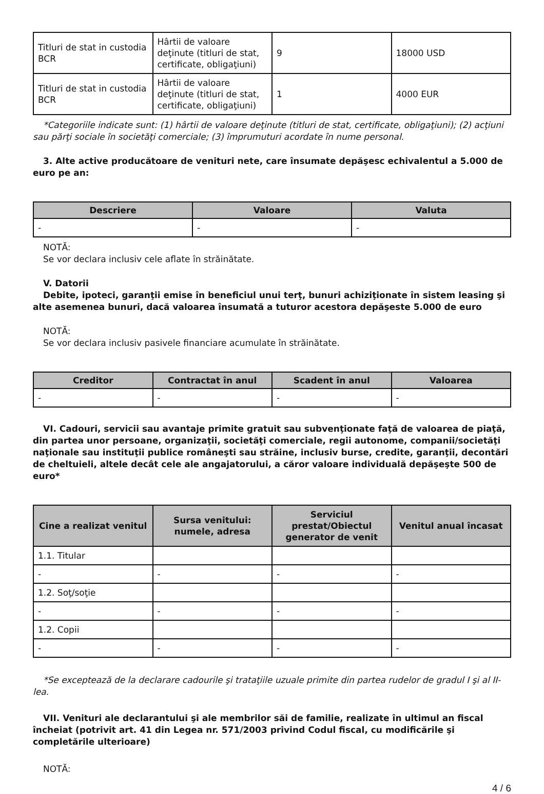| Titluri de stat in custodia BCR | Hârtii de valoare deţinute (titluri de stat, certificate, obligaţiuni) | 9 | 18000 USD |
| Titluri de stat in custodia BCR | Hârtii de valoare deţinute (titluri de stat, certificate, obligaţiuni) | 1 | 4000 EUR |
*Categoriile indicate sunt: (1) hârtii de valoare deţinute (titluri de stat, certificate, obligaţiuni); (2) acţiuni sau părţi sociale în societăţi comerciale; (3) împrumuturi acordate în nume personal.
3. Alte active producătoare de venituri nete, care însumate depăşesc echivalentul a 5.000 de euro pe an:
| Descriere | Valoare | Valuta |
| --- | --- | --- |
| - | - | - |
NOTĂ:
Se vor declara inclusiv cele aflate în străinătate.
V. Datorii
Debite, ipoteci, garanţii emise în beneficiul unui terţ, bunuri achiziţionate în sistem leasing şi alte asemenea bunuri, dacă valoarea însumată a tuturor acestora depăşeste 5.000 de euro
NOTĂ:
Se vor declara inclusiv pasivele financiare acumulate în străinătate.
| Creditor | Contractat în anul | Scadent în anul | Valoarea |
| --- | --- | --- | --- |
| - | - | - | - |
VI. Cadouri, servicii sau avantaje primite gratuit sau subvenţionate faţă de valoarea de piaţă, din partea unor persoane, organizaţii, societăţi comerciale, regii autonome, companii/societăţi naţionale sau instituţii publice româneşti sau străine, inclusiv burse, credite, garanţii, decontări de cheltuieli, altele decât cele ale angajatorului, a căror valoare individuală depăşeşte 500 de euro*
| Cine a realizat venitul | Sursa venitului: numele, adresa | Serviciul prestat/Obiectul generator de venit | Venitul anual încasat |
| --- | --- | --- | --- |
| 1.1. Titular | | | |
| - | - | - | - |
| 1.2. Soţ/soţie | | | |
| - | - | - | - |
| 1.2. Copii | | | |
| - | - | - | - |
*Se exceptează de la declarare cadourile şi trataţiile uzuale primite din partea rudelor de gradul I şi al II-lea.
VII. Venituri ale declarantului şi ale membrilor săi de familie, realizate în ultimul an fiscal încheiat (potrivit art. 41 din Legea nr. 571/2003 privind Codul fiscal, cu modificările şi completările ulterioare)
NOTĂ:
4 / 6